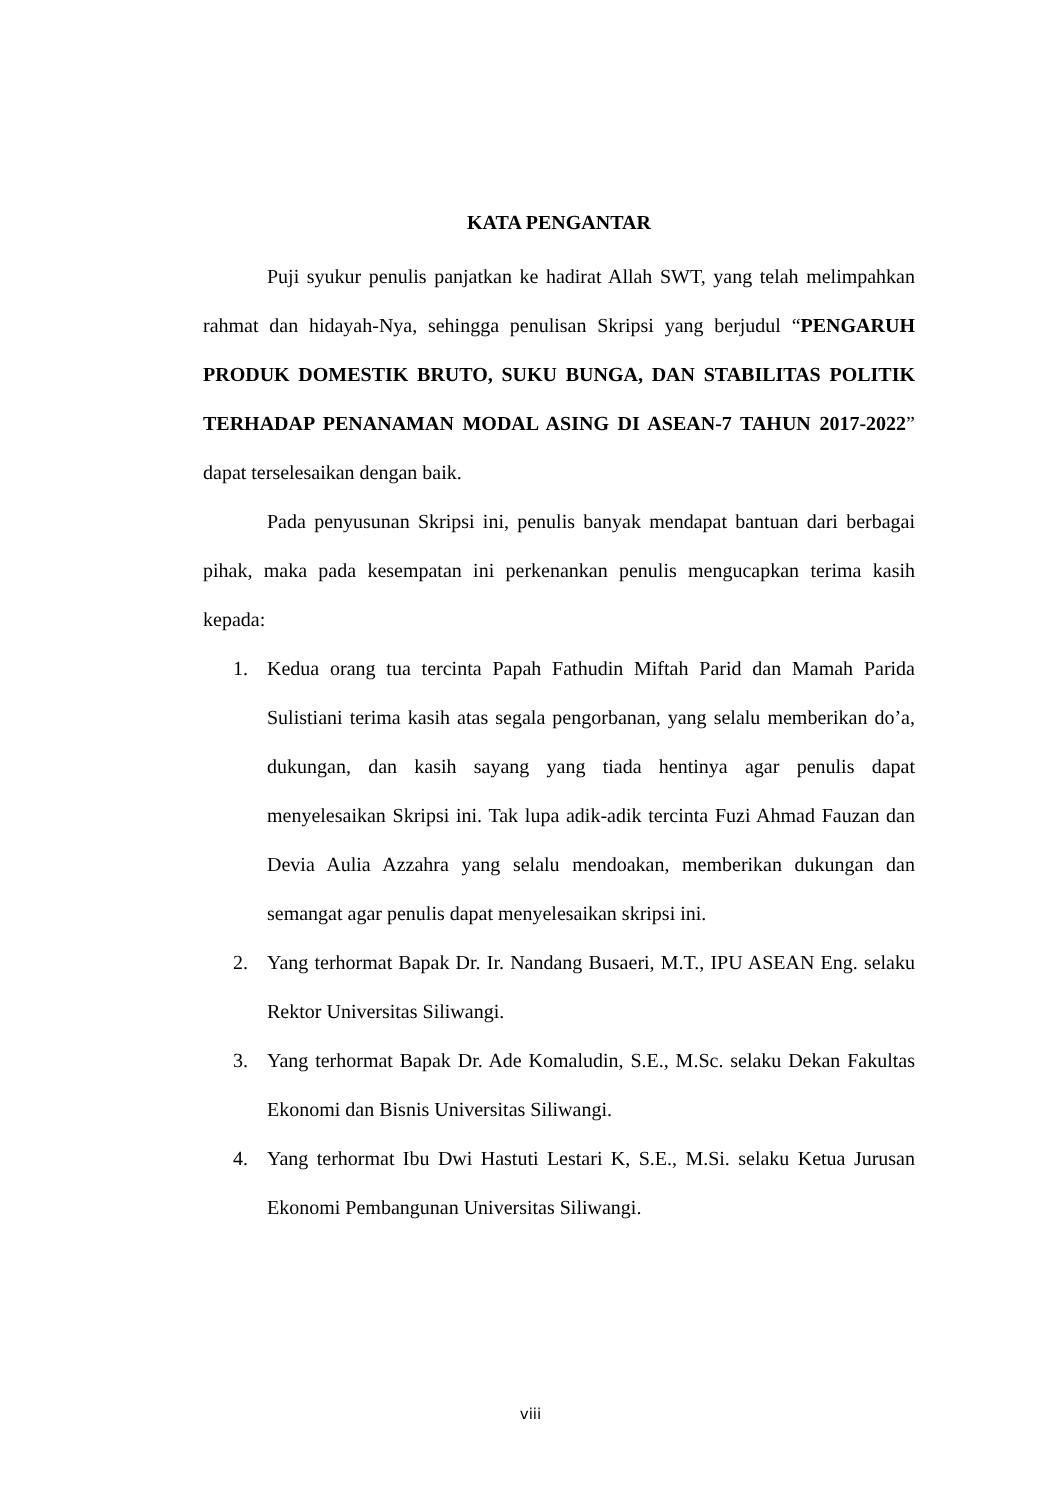KATA PENGANTAR
Puji syukur penulis panjatkan ke hadirat Allah SWT, yang telah melimpahkan rahmat dan hidayah-Nya, sehingga penulisan Skripsi yang berjudul “PENGARUH PRODUK DOMESTIK BRUTO, SUKU BUNGA, DAN STABILITAS POLITIK TERHADAP PENANAMAN MODAL ASING DI ASEAN-7 TAHUN 2017-2022” dapat terselesaikan dengan baik.
Pada penyusunan Skripsi ini, penulis banyak mendapat bantuan dari berbagai pihak, maka pada kesempatan ini perkenankan penulis mengucapkan terima kasih kepada:
1. Kedua orang tua tercinta Papah Fathudin Miftah Parid dan Mamah Parida Sulistiani terima kasih atas segala pengorbanan, yang selalu memberikan do’a, dukungan, dan kasih sayang yang tiada hentinya agar penulis dapat menyelesaikan Skripsi ini. Tak lupa adik-adik tercinta Fuzi Ahmad Fauzan dan Devia Aulia Azzahra yang selalu mendoakan, memberikan dukungan dan semangat agar penulis dapat menyelesaikan skripsi ini.
2. Yang terhormat Bapak Dr. Ir. Nandang Busaeri, M.T., IPU ASEAN Eng. selaku Rektor Universitas Siliwangi.
3. Yang terhormat Bapak Dr. Ade Komaludin, S.E., M.Sc. selaku Dekan Fakultas Ekonomi dan Bisnis Universitas Siliwangi.
4. Yang terhormat Ibu Dwi Hastuti Lestari K, S.E., M.Si. selaku Ketua Jurusan Ekonomi Pembangunan Universitas Siliwangi.
viii